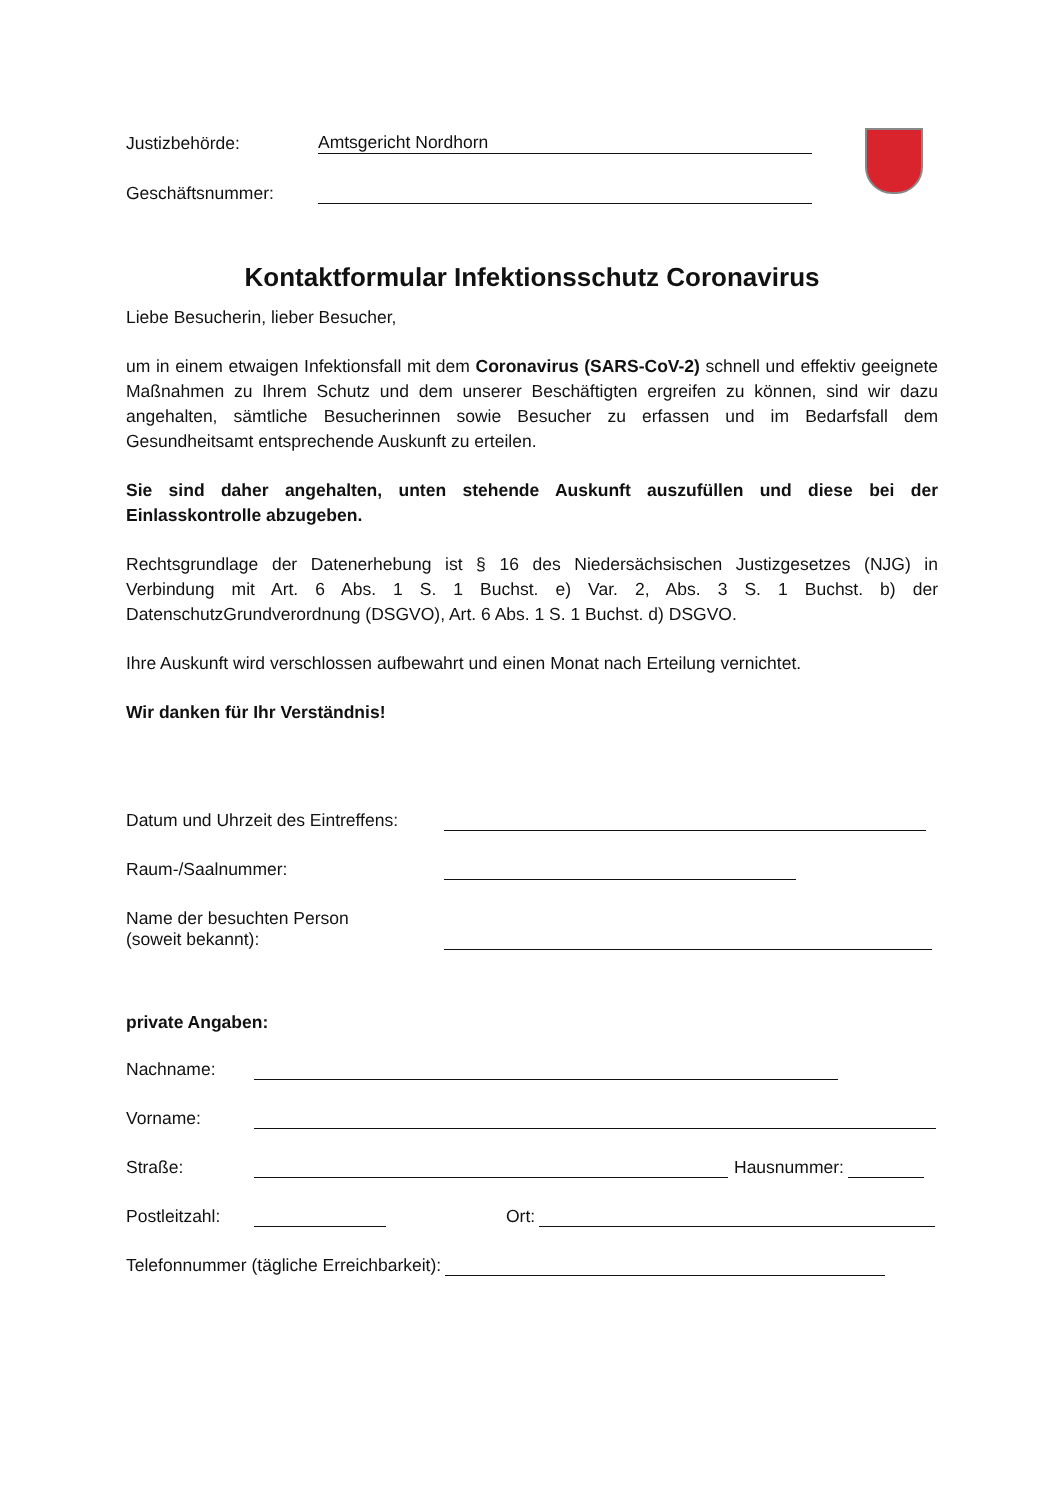Justizbehörde: Amtsgericht Nordhorn
Geschäftsnummer:
Kontaktformular Infektionsschutz Coronavirus
Liebe Besucherin, lieber Besucher,
um in einem etwaigen Infektionsfall mit dem Coronavirus (SARS-CoV-2) schnell und effektiv geeignete Maßnahmen zu Ihrem Schutz und dem unserer Beschäftigten ergreifen zu können, sind wir dazu angehalten, sämtliche Besucherinnen sowie Besucher zu erfassen und im Bedarfsfall dem Gesundheitsamt entsprechende Auskunft zu erteilen.
Sie sind daher angehalten, unten stehende Auskunft auszufüllen und diese bei der Einlasskontrolle abzugeben.
Rechtsgrundlage der Datenerhebung ist § 16 des Niedersächsischen Justizgesetzes (NJG) in Verbindung mit Art. 6 Abs. 1 S. 1 Buchst. e) Var. 2, Abs. 3 S. 1 Buchst. b) der DatenschutzGrundverordnung (DSGVO), Art. 6 Abs. 1 S. 1 Buchst. d) DSGVO.
Ihre Auskunft wird verschlossen aufbewahrt und einen Monat nach Erteilung vernichtet.
Wir danken für Ihr Verständnis!
Datum und Uhrzeit des Eintreffens:
Raum-/Saalnummer:
Name der besuchten Person
(soweit bekannt):
private Angaben:
Nachname:
Vorname:
Straße: Hausnummer:
Postleitzahl: Ort:
Telefonnummer (tägliche Erreichbarkeit):